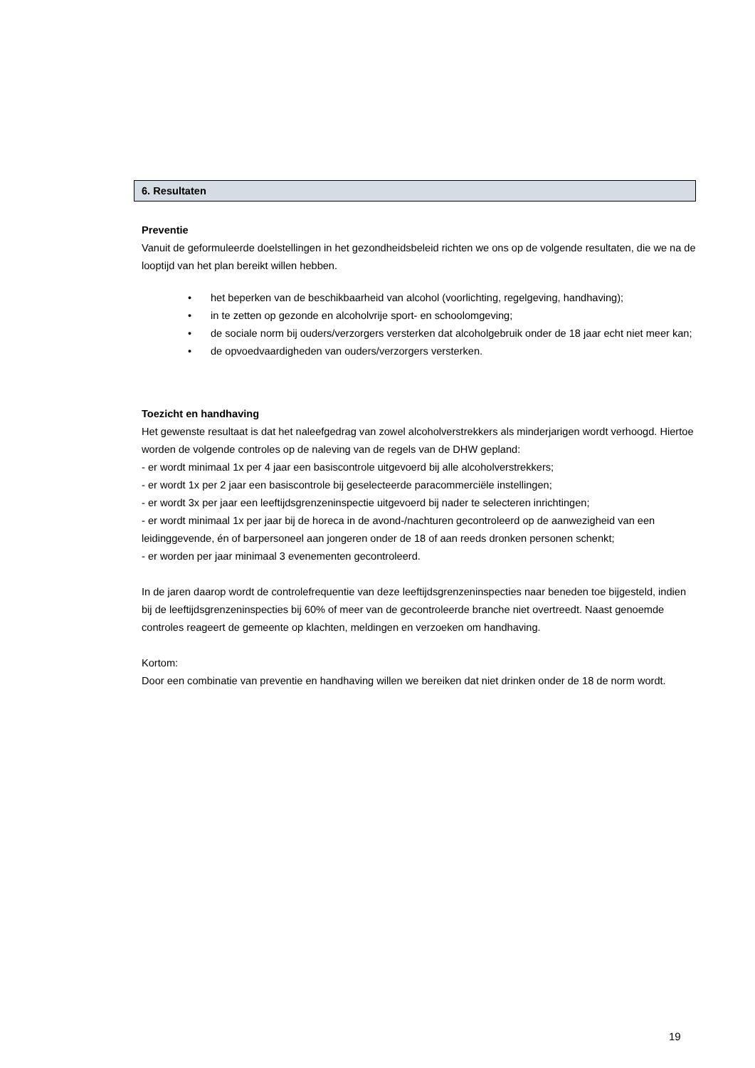6. Resultaten
Preventie
Vanuit de geformuleerde doelstellingen in het gezondheidsbeleid richten we ons op de volgende resultaten, die we na de looptijd van het plan bereikt willen hebben.
• het beperken van de beschikbaarheid van alcohol (voorlichting, regelgeving, handhaving);
• in te zetten op gezonde en alcoholvrije sport- en schoolomgeving;
• de sociale norm bij ouders/verzorgers versterken dat alcoholgebruik onder de 18 jaar echt niet meer kan;
• de opvoedvaardigheden van ouders/verzorgers versterken.
Toezicht en handhaving
Het gewenste resultaat is dat het naleefgedrag van zowel alcoholverstrekkers als minderjarigen wordt verhoogd. Hiertoe worden de volgende controles op de naleving van de regels van de DHW gepland:
- er wordt minimaal 1x per 4 jaar een basiscontrole uitgevoerd bij alle alcoholverstrekkers;
- er wordt 1x per 2 jaar een basiscontrole bij geselecteerde paracommerciële instellingen;
- er wordt 3x per jaar een leeftijdsgrenzeninspectie uitgevoerd bij nader te selecteren inrichtingen;
- er wordt minimaal 1x per jaar bij de horeca in de avond-/nachturen gecontroleerd op de aanwezigheid van een leidinggevende, én of barpersoneel aan jongeren onder de 18 of aan reeds dronken personen schenkt;
- er worden per jaar minimaal 3 evenementen gecontroleerd.
In de jaren daarop wordt de controlefrequentie van deze leeftijdsgrenzeninspecties naar beneden toe bijgesteld, indien bij de leeftijdsgrenzeninspecties bij 60% of meer van de gecontroleerde branche niet overtreedt. Naast genoemde controles reageert de gemeente op klachten, meldingen en verzoeken om handhaving.
Kortom:
Door een combinatie van preventie en handhaving willen we bereiken dat niet drinken onder de 18 de norm wordt.
19